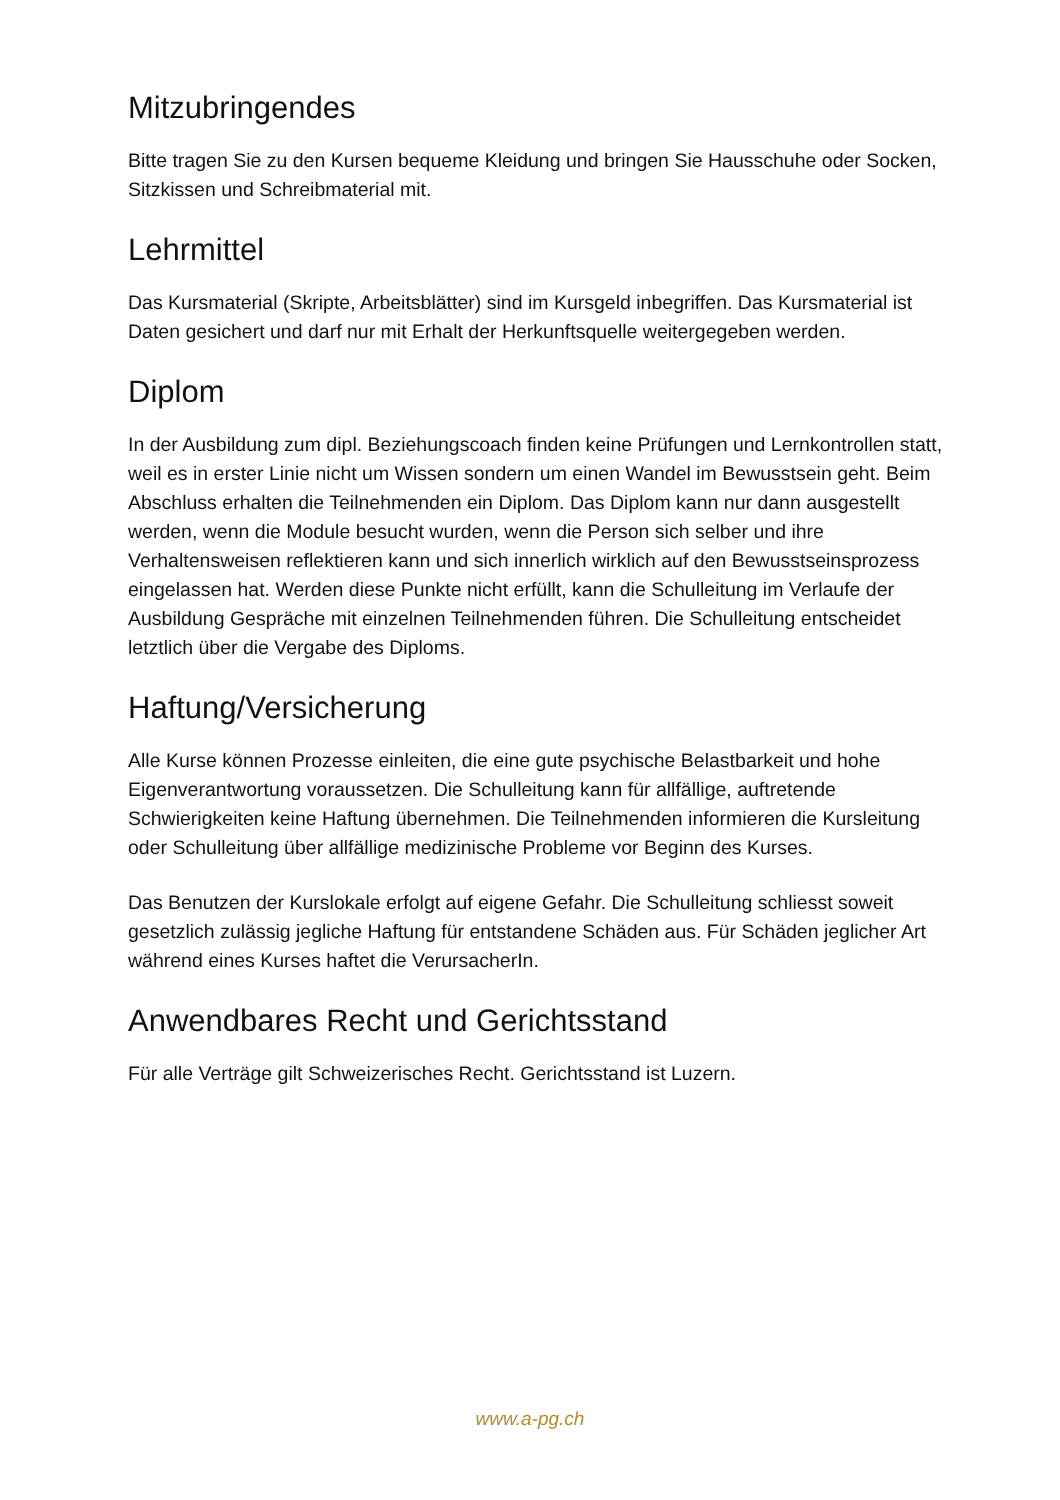Mitzubringendes
Bitte tragen Sie zu den Kursen bequeme Kleidung und bringen Sie Hausschuhe oder Socken, Sitzkissen und Schreibmaterial mit.
Lehrmittel
Das Kursmaterial (Skripte, Arbeitsblätter) sind im Kursgeld inbegriffen. Das Kursmaterial ist Daten gesichert und darf nur mit Erhalt der Herkunftsquelle weitergegeben werden.
Diplom
In der Ausbildung zum dipl. Beziehungscoach finden keine Prüfungen und Lernkontrollen statt, weil es in erster Linie nicht um Wissen sondern um einen Wandel im Bewusstsein geht. Beim Abschluss erhalten die Teilnehmenden ein Diplom. Das Diplom kann nur dann ausgestellt werden, wenn die Module besucht wurden, wenn die Person sich selber und ihre Verhaltensweisen reflektieren kann und sich innerlich wirklich auf den Bewusstseinsprozess eingelassen hat. Werden diese Punkte nicht erfüllt, kann die Schulleitung im Verlaufe der Ausbildung Gespräche mit einzelnen Teilnehmenden führen. Die Schulleitung entscheidet letztlich über die Vergabe des Diploms.
Haftung/Versicherung
Alle Kurse können Prozesse einleiten, die eine gute psychische Belastbarkeit und hohe Eigenverantwortung voraussetzen. Die Schulleitung kann für allfällige, auftretende Schwierigkeiten keine Haftung übernehmen. Die Teilnehmenden informieren die Kursleitung oder Schulleitung über allfällige medizinische Probleme vor Beginn des Kurses.
Das Benutzen der Kurslokale erfolgt auf eigene Gefahr. Die Schulleitung schliesst soweit gesetzlich zulässig jegliche Haftung für entstandene Schäden aus. Für Schäden jeglicher Art während eines Kurses haftet die VerursacherIn.
Anwendbares Recht und Gerichtsstand
Für alle Verträge gilt Schweizerisches Recht. Gerichtsstand ist Luzern.
www.a-pg.ch